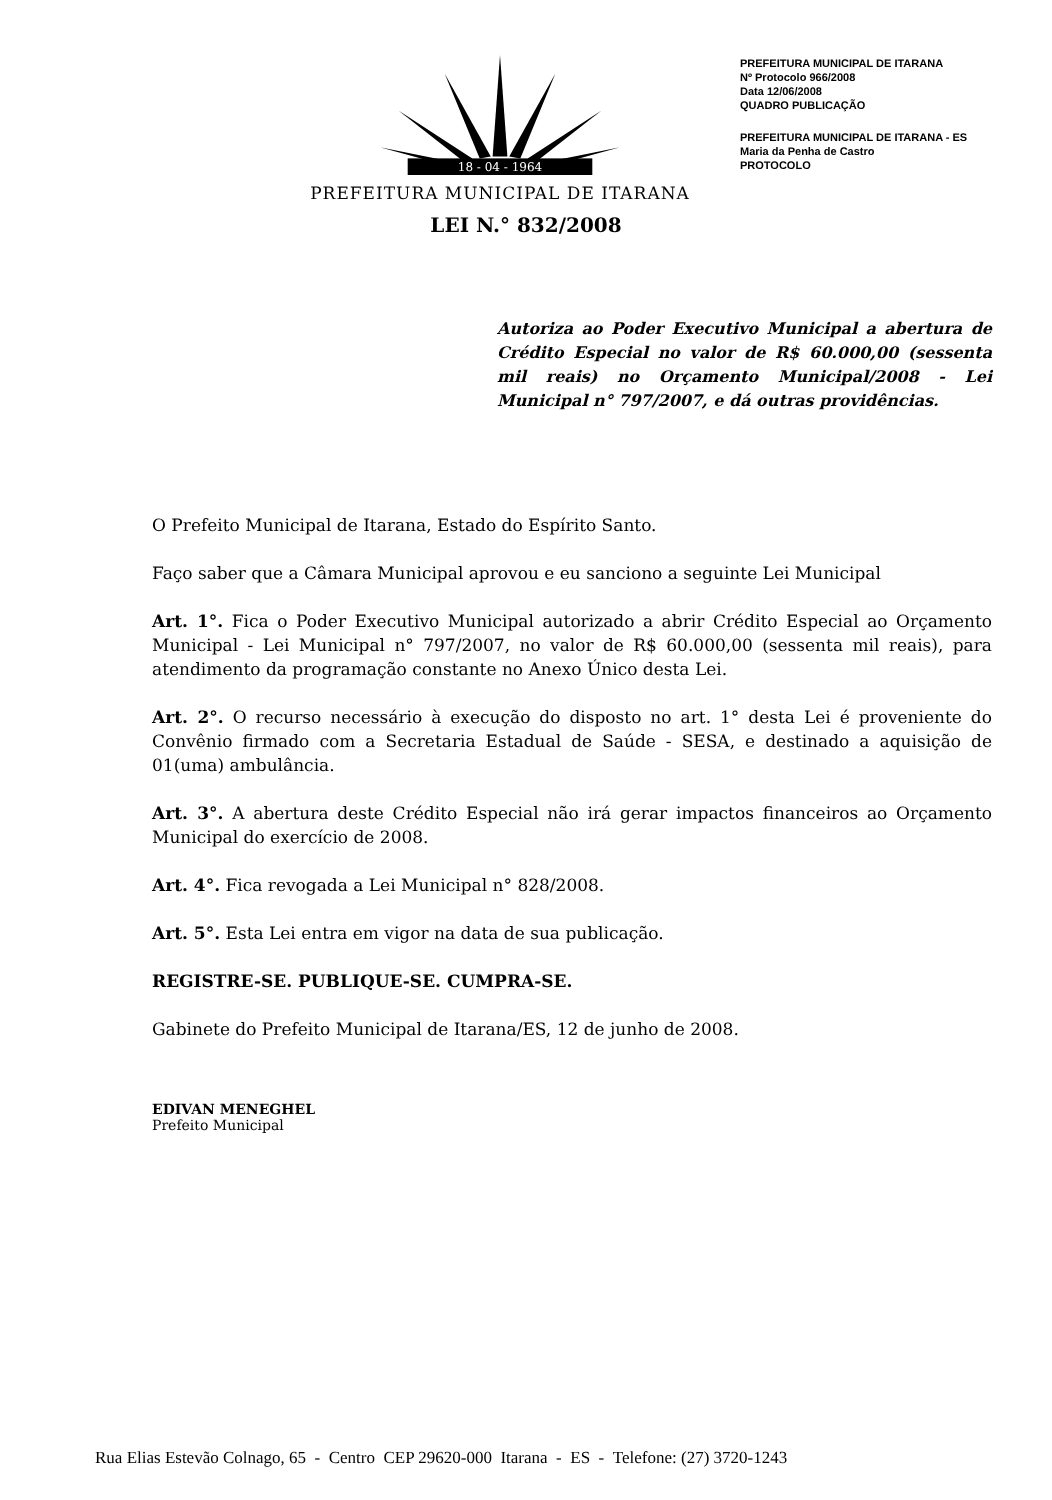18 - 04 - 1964
PREFEITURA MUNICIPAL DE ITARANA
PREFEITURA MUNICIPAL DE ITARANA
Nº Protocolo 966/2008
Data 12/06/2008
QUADRO PUBLICAÇÃO
PREFEITURA MUNICIPAL DE ITARANA - ES
Maria da Penha de Castro
PROTOCOLO
LEI N.° 832/2008
Autoriza ao Poder Executivo Municipal a abertura de Crédito Especial no valor de R$ 60.000,00 (sessenta mil reais) no Orçamento Municipal/2008 - Lei Municipal n° 797/2007, e dá outras providências.
O Prefeito Municipal de Itarana, Estado do Espírito Santo.
Faço saber que a Câmara Municipal aprovou e eu sanciono a seguinte Lei Municipal
Art. 1°. Fica o Poder Executivo Municipal autorizado a abrir Crédito Especial ao Orçamento Municipal - Lei Municipal n° 797/2007, no valor de R$ 60.000,00 (sessenta mil reais), para atendimento da programação constante no Anexo Único desta Lei.
Art. 2°. O recurso necessário à execução do disposto no art. 1° desta Lei é proveniente do Convênio firmado com a Secretaria Estadual de Saúde - SESA, e destinado a aquisição de 01(uma) ambulância.
Art. 3°. A abertura deste Crédito Especial não irá gerar impactos financeiros ao Orçamento Municipal do exercício de 2008.
Art. 4°. Fica revogada a Lei Municipal n° 828/2008.
Art. 5°. Esta Lei entra em vigor na data de sua publicação.
REGISTRE-SE. PUBLIQUE-SE. CUMPRA-SE.
Gabinete do Prefeito Municipal de Itarana/ES, 12 de junho de 2008.
EDIVAN MENEGHEL
Prefeito Municipal
Rua Elias Estevão Colnago, 65 - Centro CEP 29620-000 Itarana - ES - Telefone: (27) 3720-1243